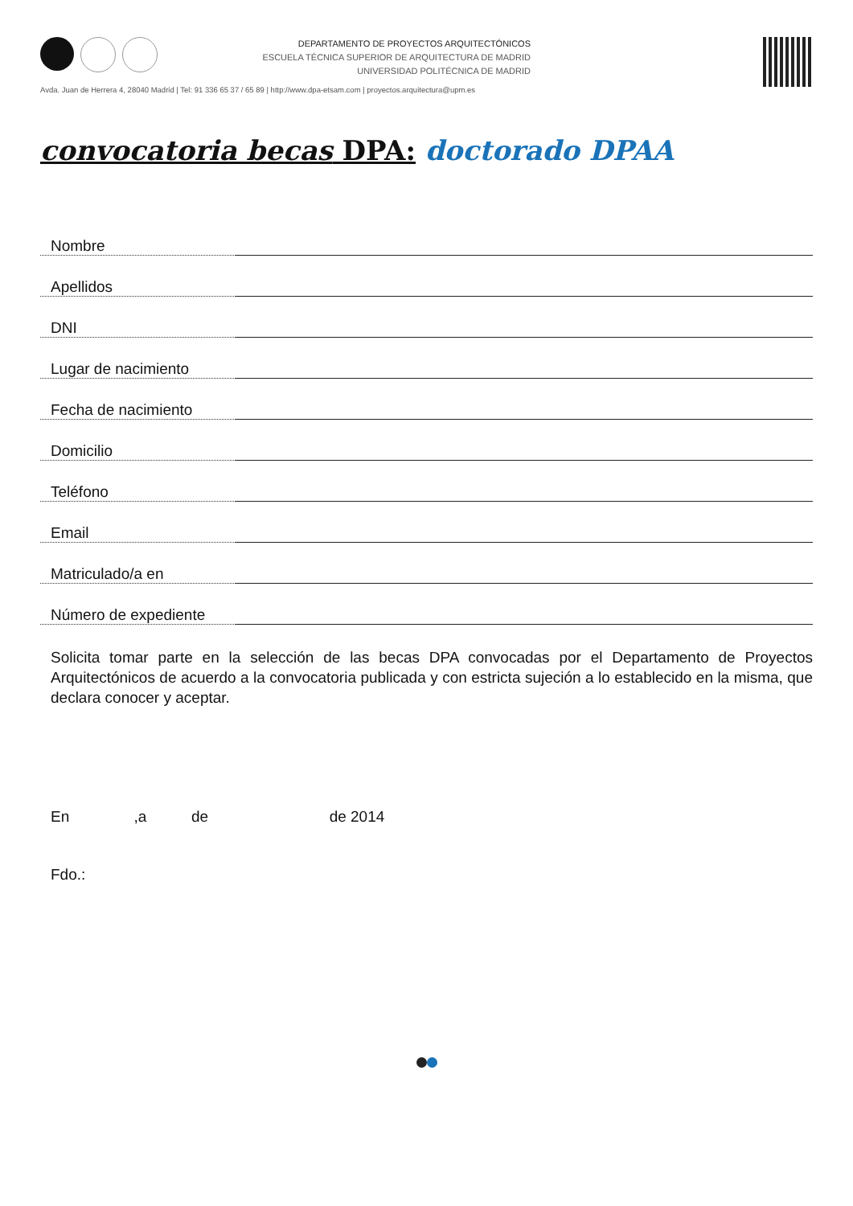DEPARTAMENTO DE PROYECTOS ARQUITECTÓNICOS
ESCUELA TÉCNICA SUPERIOR DE ARQUITECTURA DE MADRID
UNIVERSIDAD POLITÉCNICA DE MADRID
Avda. Juan de Herrera 4, 28040 Madrid | Tel: 91 336 65 37 / 65 89 | http://www.dpa-etsam.com | proyectos.arquitectura@upm.es
convocatoria becas DPA: doctorado DPAA
Nombre
Apellidos
DNI
Lugar de nacimiento
Fecha de nacimiento
Domicilio
Teléfono
Email
Matriculado/a en
Número de expediente
Solicita tomar parte en la selección de las becas DPA convocadas por el Departamento de Proyectos Arquitectónicos de acuerdo a la convocatoria publicada y con estricta sujeción a lo establecido en la misma, que declara conocer y aceptar.
En ,a de de 2014
Fdo.: